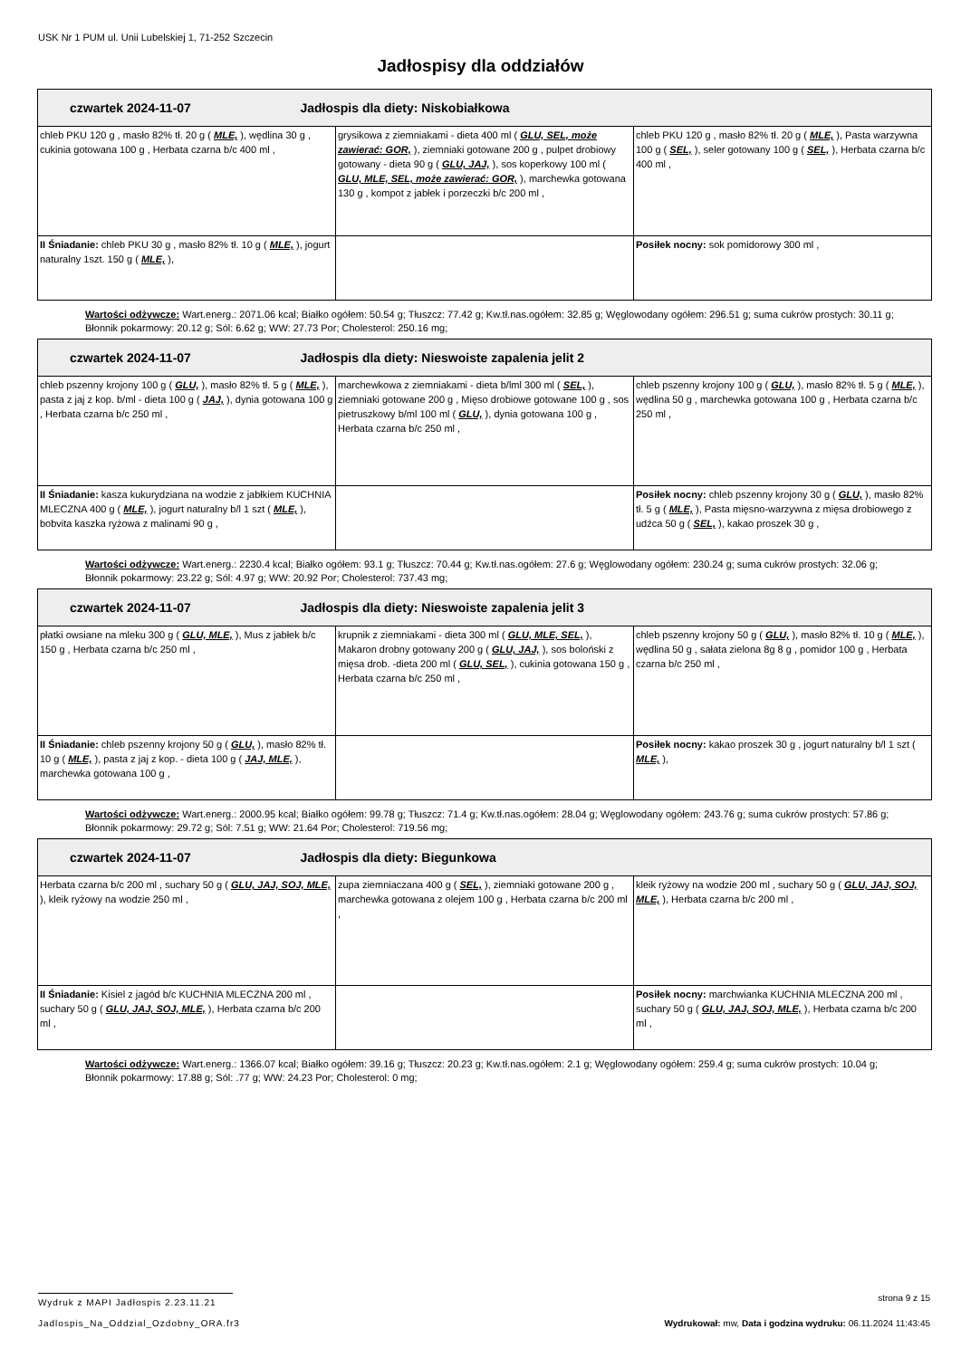USK Nr 1 PUM ul. Unii Lubelskiej 1, 71-252 Szczecin
Jadłospisy dla oddziałów
| czwartek 2024-11-07 Jadłospis dla diety: Niskobiałkowa | | |
| chleb PKU 120 g , masło 82% tł. 20 g ( MLE, ), wędlina 30 g , cukinia gotowana 100 g , Herbata czarna b/c 400 ml , | grysikowa z ziemniakami - dieta 400 ml ( GLU, SEL, może zawierać: GOR, ), ziemniaki gotowane 200 g , pulpet drobiowy gotowany - dieta 90 g ( GLU, JAJ, ), sos koperkowy 100 ml ( GLU, MLE, SEL, może zawierać: GOR, ), marchewka gotowana 130 g , kompot z jabłek i porzeczki b/c 200 ml , | chleb PKU 120 g , masło 82% tł. 20 g ( MLE, ), Pasta warzywna 100 g ( SEL, ), seler gotowany 100 g ( SEL, ), Herbata czarna b/c 400 ml , |
| II Śniadanie: chleb PKU 30 g , masło 82% tł. 10 g ( MLE, ), jogurt naturalny 1szt. 150 g ( MLE, ), | | Posiłek nocny: sok pomidorowy 300 ml , |
Wartości odżywcze: Wart.energ.: 2071.06 kcal; Białko ogółem: 50.54 g; Tłuszcz: 77.42 g; Kw.tł.nas.ogółem: 32.85 g; Węglowodany ogółem: 296.51 g; suma cukrów prostych: 30.11 g; Błonnik pokarmowy: 20.12 g; Sól: 6.62 g; WW: 27.73 Por; Cholesterol: 250.16 mg;
| czwartek 2024-11-07 Jadłospis dla diety: Nieswoiste zapalenia jelit 2 | | |
| chleb pszenny krojony 100 g ( GLU, ), masło 82% tł. 5 g ( MLE, ), pasta z jaj z kop. b/ml - dieta 100 g ( JAJ, ), dynia gotowana 100 g , Herbata czarna b/c 250 ml , | marchewkowa z ziemniakami - dieta b/lml 300 ml ( SEL, ), ziemniaki gotowane 200 g , Mięso drobiowe gotowane 100 g , sos pietruszkowy b/ml 100 ml ( GLU, ), dynia gotowana 100 g , Herbata czarna b/c 250 ml , | chleb pszenny krojony 100 g ( GLU, ), masło 82% tł. 5 g ( MLE, ), wędlina 50 g , marchewka gotowana 100 g , Herbata czarna b/c 250 ml , |
| II Śniadanie: kasza kukurydziana na wodzie z jabłkiem KUCHNIA MLECZNA 400 g ( MLE, ), jogurt naturalny b/l 1 szt ( MLE, ), bobvita kaszka ryżowa z malinami 90 g , | | Posiłek nocny: chleb pszenny krojony 30 g ( GLU, ), masło 82% tł. 5 g ( MLE, ), Pasta mięsno-warzywna z mięsa drobiowego z udźca 50 g ( SEL, ), kakao proszek 30 g , |
Wartości odżywcze: Wart.energ.: 2230.4 kcal; Białko ogółem: 93.1 g; Tłuszcz: 70.44 g; Kw.tł.nas.ogółem: 27.6 g; Węglowodany ogółem: 230.24 g; suma cukrów prostych: 32.06 g; Błonnik pokarmowy: 23.22 g; Sól: 4.97 g; WW: 20.92 Por; Cholesterol: 737.43 mg;
| czwartek 2024-11-07 Jadłospis dla diety: Nieswoiste zapalenia jelit 3 | | |
| płatki owsiane na mleku 300 g ( GLU, MLE, ), Mus z jabłek b/c 150 g , Herbata czarna b/c 250 ml , | krupnik z ziemniakami - dieta 300 ml ( GLU, MLE, SEL, ), Makaron drobny gotowany 200 g ( GLU, JAJ, ), sos boloński z mięsa drob. -dieta 200 ml ( GLU, SEL, ), cukinia gotowana 150 g , Herbata czarna b/c 250 ml , | chleb pszenny krojony 50 g ( GLU, ), masło 82% tł. 10 g ( MLE, ), wędlina 50 g , sałata zielona 8g 8 g , pomidor 100 g , Herbata czarna b/c 250 ml , |
| II Śniadanie: chleb pszenny krojony 50 g ( GLU, ), masło 82% tł. 10 g ( MLE, ), pasta z jaj z kop. - dieta 100 g ( JAJ, MLE, ), marchewka gotowana 100 g , | | Posiłek nocny: kakao proszek 30 g , jogurt naturalny b/l 1 szt ( MLE, ), |
Wartości odżywcze: Wart.energ.: 2000.95 kcal; Białko ogółem: 99.78 g; Tłuszcz: 71.4 g; Kw.tł.nas.ogółem: 28.04 g; Węglowodany ogółem: 243.76 g; suma cukrów prostych: 57.86 g; Błonnik pokarmowy: 29.72 g; Sól: 7.51 g; WW: 21.64 Por; Cholesterol: 719.56 mg;
| czwartek 2024-11-07 Jadłospis dla diety: Biegunkowa | | |
| Herbata czarna b/c 200 ml , suchary 50 g ( GLU, JAJ, SOJ, MLE, ), kleik ryżowy na wodzie 250 ml , | zupa ziemniaczana 400 g ( SEL, ), ziemniaki gotowane 200 g , marchewka gotowana z olejem 100 g , Herbata czarna b/c 200 ml , | kleik ryżowy na wodzie 200 ml , suchary 50 g ( GLU, JAJ, SOJ, MLE, ), Herbata czarna b/c 200 ml , |
| II Śniadanie: Kisiel z jagód b/c KUCHNIA MLECZNA 200 ml , suchary 50 g ( GLU, JAJ, SOJ, MLE, ), Herbata czarna b/c 200 ml , | | Posiłek nocny: marchwianka KUCHNIA MLECZNA 200 ml , suchary 50 g ( GLU, JAJ, SOJ, MLE, ), Herbata czarna b/c 200 ml , |
Wartości odżywcze: Wart.energ.: 1366.07 kcal; Białko ogółem: 39.16 g; Tłuszcz: 20.23 g; Kw.tł.nas.ogółem: 2.1 g; Węglowodany ogółem: 259.4 g; suma cukrów prostych: 10.04 g; Błonnik pokarmowy: 17.88 g; Sól: .77 g; WW: 24.23 Por; Cholesterol: 0 mg;
Wydruk z MAPI Jadłospis 2.23.11.21
strona 9 z 15
Jadlospis_Na_Oddzial_Ozdobny_ORA.fr3
Wydrukował: mw, Data i godzina wydruku: 06.11.2024 11:43:45